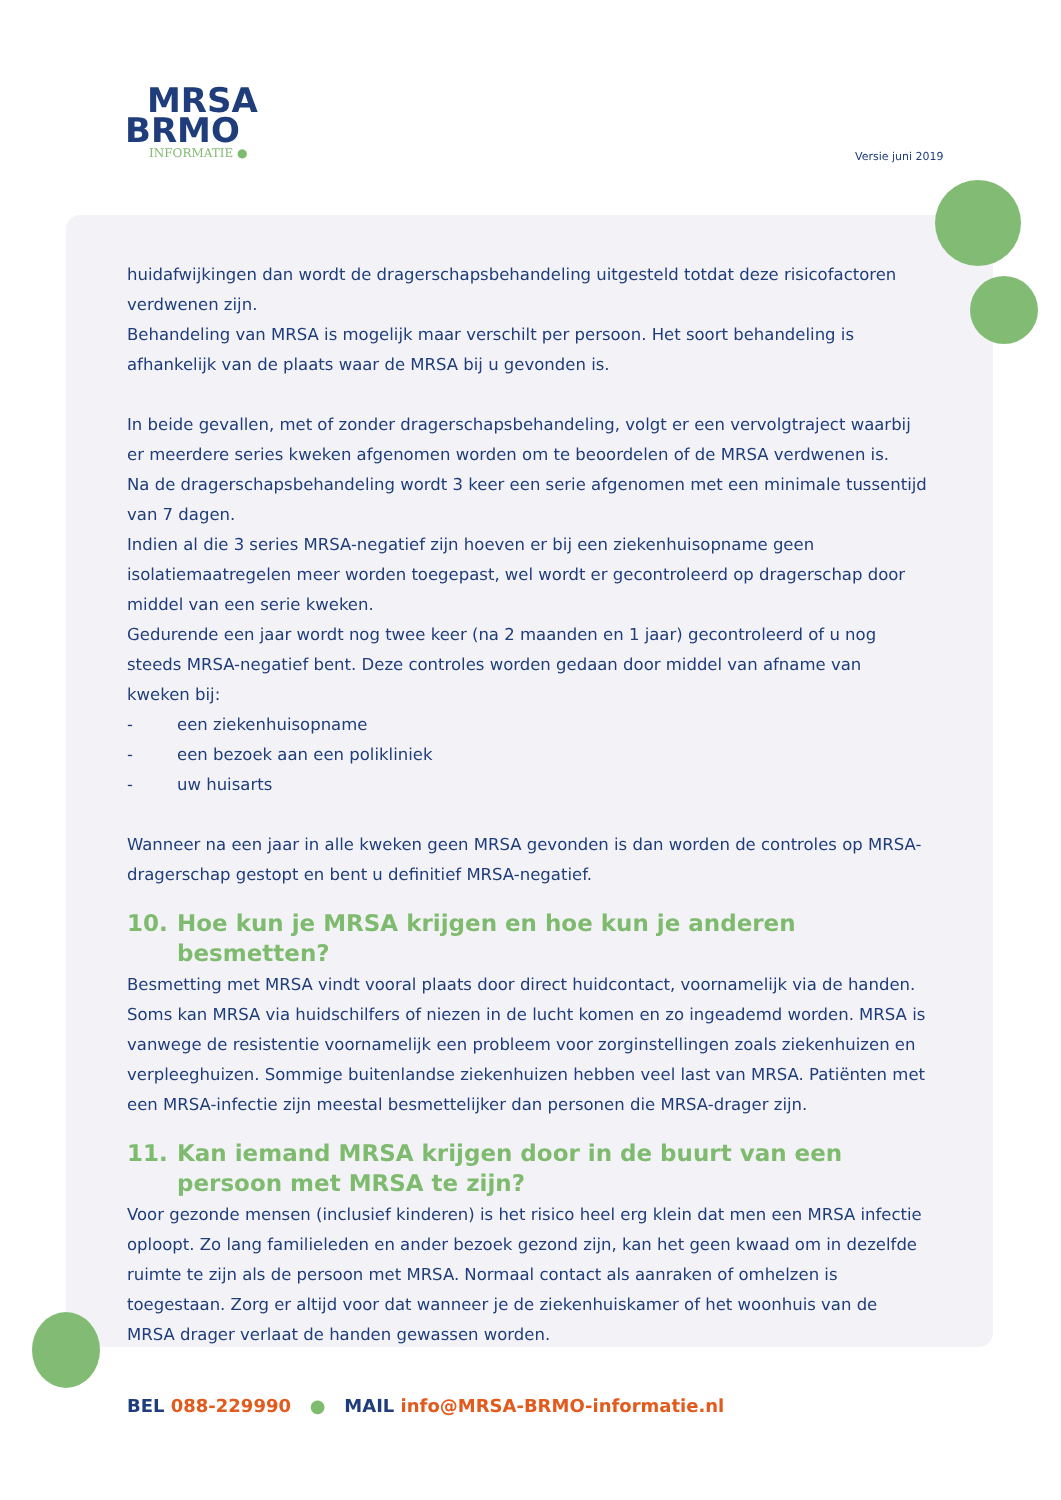MRSA
BRMO
INFORMATIE ●
Versie juni 2019
huidafwijkingen dan wordt de dragerschapsbehandeling uitgesteld totdat deze risicofactoren verdwenen zijn.
Behandeling van MRSA is mogelijk maar verschilt per persoon. Het soort behandeling is afhankelijk van de plaats waar de MRSA bij u gevonden is.
In beide gevallen, met of zonder dragerschapsbehandeling, volgt er een vervolgtraject waarbij er meerdere series kweken afgenomen worden om te beoordelen of de MRSA verdwenen is.
Na de dragerschapsbehandeling wordt 3 keer een serie afgenomen met een minimale tussentijd van 7 dagen.
Indien al die 3 series MRSA-negatief zijn hoeven er bij een ziekenhuisopname geen isolatiemaatregelen meer worden toegepast, wel wordt er gecontroleerd op dragerschap door middel van een serie kweken.
Gedurende een jaar wordt nog twee keer (na 2 maanden en 1 jaar) gecontroleerd of u nog steeds MRSA-negatief bent. Deze controles worden gedaan door middel van afname van kweken bij:
- een ziekenhuisopname
- een bezoek aan een polikliniek
- uw huisarts
Wanneer na een jaar in alle kweken geen MRSA gevonden is dan worden de controles op MRSA-dragerschap gestopt en bent u definitief MRSA-negatief.
10. Hoe kun je MRSA krijgen en hoe kun je anderen besmetten?
Besmetting met MRSA vindt vooral plaats door direct huidcontact, voornamelijk via de handen. Soms kan MRSA via huidschilfers of niezen in de lucht komen en zo ingeademd worden. MRSA is vanwege de resistentie voornamelijk een probleem voor zorginstellingen zoals ziekenhuizen en verpleeghuizen. Sommige buitenlandse ziekenhuizen hebben veel last van MRSA. Patiënten met een MRSA-infectie zijn meestal besmettelijker dan personen die MRSA-drager zijn.
11. Kan iemand MRSA krijgen door in de buurt van een persoon met MRSA te zijn?
Voor gezonde mensen (inclusief kinderen) is het risico heel erg klein dat men een MRSA infectie oploopt. Zo lang familieleden en ander bezoek gezond zijn, kan het geen kwaad om in dezelfde ruimte te zijn als de persoon met MRSA. Normaal contact als aanraken of omhelzen is toegestaan. Zorg er altijd voor dat wanneer je de ziekenhuiskamer of het woonhuis van de MRSA drager verlaat de handen gewassen worden.
BEL 088-229990 ● MAIL info@MRSA-BRMO-informatie.nl